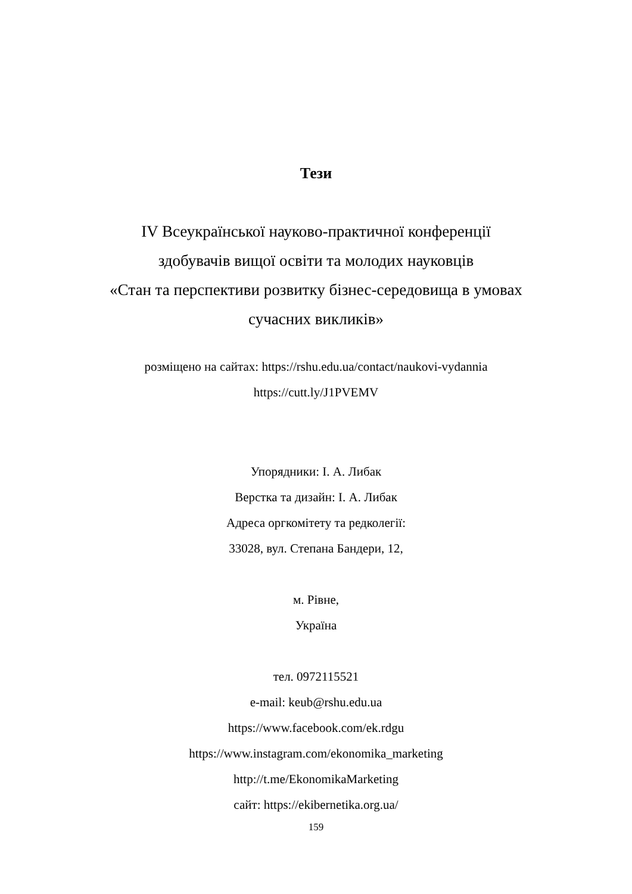Тези
IV Всеукраїнської науково-практичної конференції
здобувачів вищої освіти та молодих науковців
«Стан та перспективи розвитку бізнес-середовища в умовах
сучасних викликів»
розміщено на сайтах: https://rshu.edu.ua/contact/naukovi-vydannia
https://cutt.ly/J1PVEMV
Упорядники: І. А. Либак
Верстка та дизайн: І. А. Либак
Адреса оргкомітету та редколегії:
33028, вул. Степана Бандери, 12,
м. Рівне,
Україна
тел. 0972115521
e-mail: keub@rshu.edu.ua
https://www.facebook.com/ek.rdgu
https://www.instagram.com/ekonomika_marketing
http://t.me/EkonomikaMarketing
сайт: https://ekibernetika.org.ua/
159